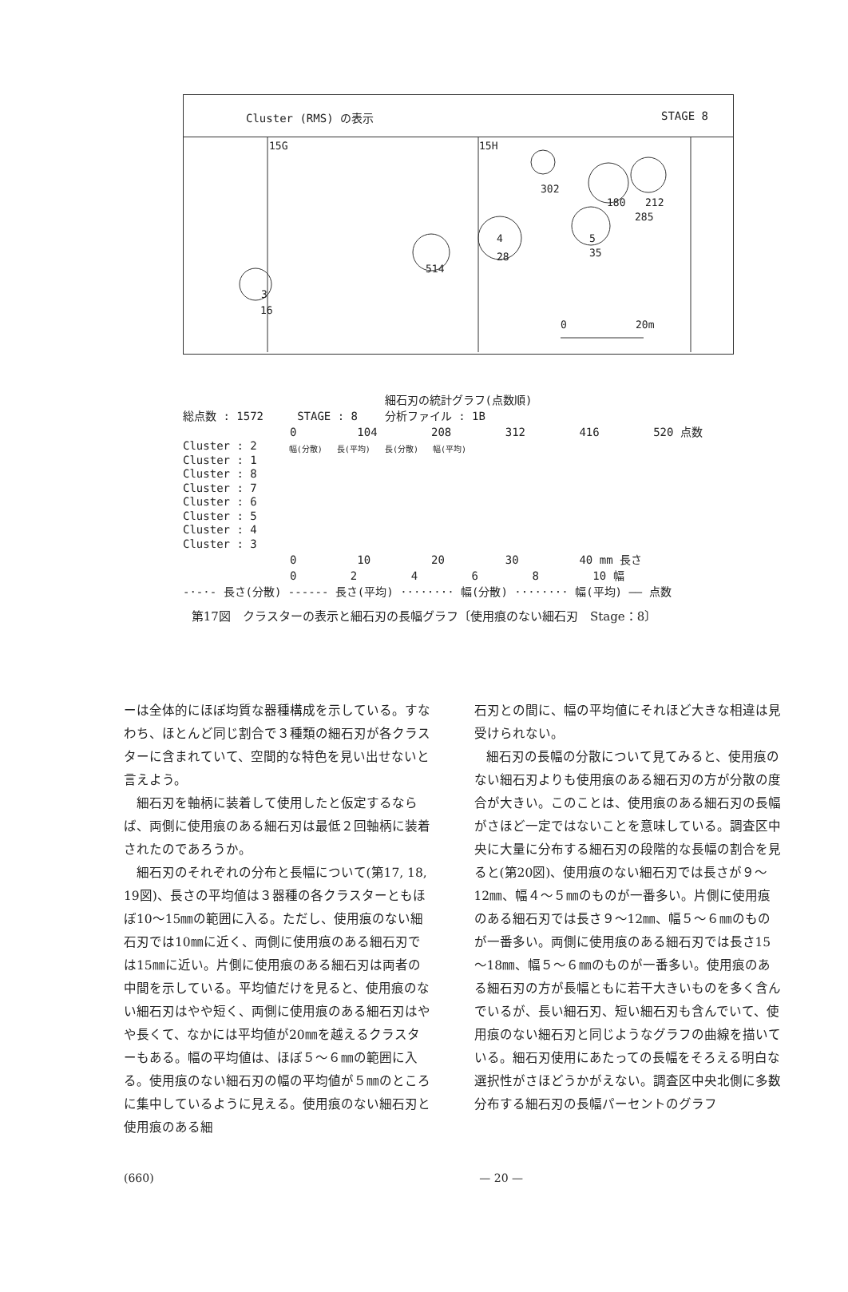Cluster (RMS) の表示 STAGE 8
15G
15H
302
180
212
285
5
35
4
28
514
3
16
0
20m
細石刃の統計グラフ(点数順)
総点数 : 1572 STAGE : 8 分析ファイル : 1B
0 104 208 312 416 520 点数
Cluster : 2
Cluster : 1
Cluster : 8
Cluster : 7
Cluster : 6
Cluster : 5
Cluster : 4
Cluster : 3
幅(分散) 長(平均) 長(分散) 幅(平均)
0 10 20 30 40 mm 長さ
0 2 4 6 8 10 幅
-·-·- 長さ(分散) ------ 長さ(平均) ········ 幅(分散) ········ 幅(平均) —— 点数
第17図　クラスターの表示と細石刃の長幅グラフ〔使用痕のない細石刃　Stage：8〕
ーは全体的にほぼ均質な器種構成を示している。すなわち、ほとんど同じ割合で３種類の細石刃が各クラスターに含まれていて、空間的な特色を見い出せないと言えよう。
細石刃を軸柄に装着して使用したと仮定するならば、両側に使用痕のある細石刃は最低２回軸柄に装着されたのであろうか。
細石刃のそれぞれの分布と長幅について(第17, 18, 19図)、長さの平均値は３器種の各クラスターともほぼ10～15㎜の範囲に入る。ただし、使用痕のない細石刃では10㎜に近く、両側に使用痕のある細石刃では15㎜に近い。片側に使用痕のある細石刃は両者の中間を示している。平均値だけを見ると、使用痕のない細石刃はやや短く、両側に使用痕のある細石刃はやや長くて、なかには平均値が20㎜を越えるクラスターもある。幅の平均値は、ほぼ５～６㎜の範囲に入る。使用痕のない細石刃の幅の平均値が５㎜のところに集中しているように見える。使用痕のない細石刃と使用痕のある細
石刃との間に、幅の平均値にそれほど大きな相違は見受けられない。
細石刃の長幅の分散について見てみると、使用痕のない細石刃よりも使用痕のある細石刃の方が分散の度合が大きい。このことは、使用痕のある細石刃の長幅がさほど一定ではないことを意味している。調査区中央に大量に分布する細石刃の段階的な長幅の割合を見ると(第20図)、使用痕のない細石刃では長さが９～12㎜、幅４～５㎜のものが一番多い。片側に使用痕のある細石刃では長さ９～12㎜、幅５～６㎜のものが一番多い。両側に使用痕のある細石刃では長さ15～18㎜、幅５～６㎜のものが一番多い。使用痕のある細石刃の方が長幅ともに若干大きいものを多く含んでいるが、長い細石刃、短い細石刃も含んでいて、使用痕のない細石刃と同じようなグラフの曲線を描いている。細石刃使用にあたっての長幅をそろえる明白な選択性がさほどうかがえない。調査区中央北側に多数分布する細石刃の長幅パーセントのグラフ
(660) — 20 —